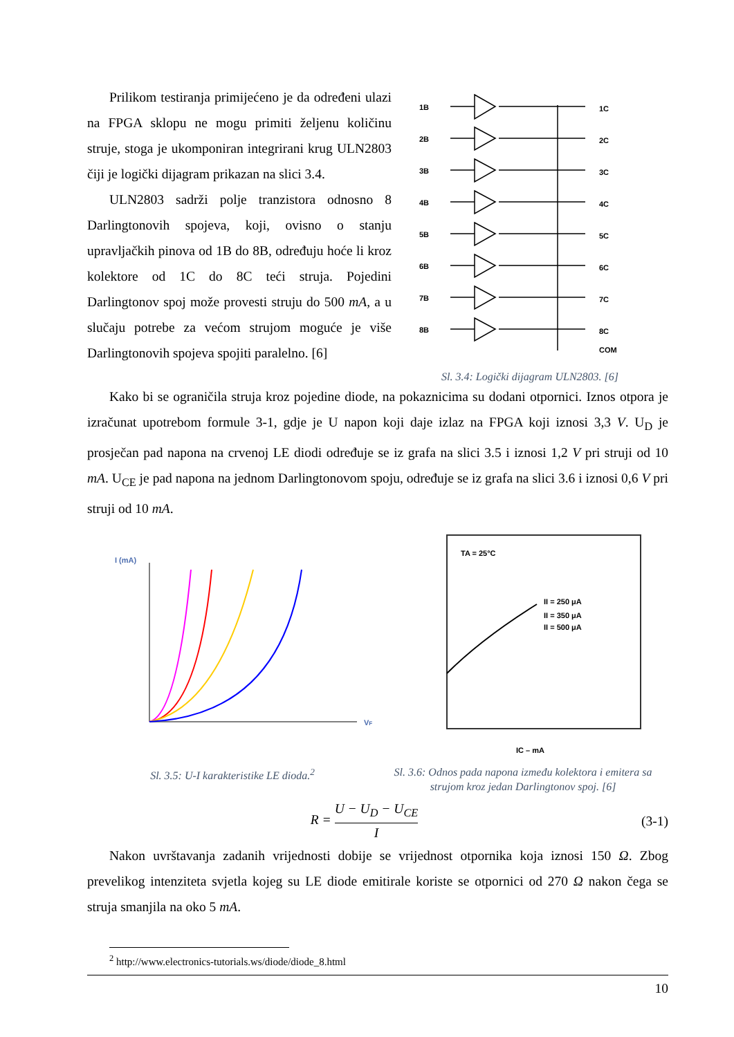Prilikom testiranja primijećeno je da određeni ulazi na FPGA sklopu ne mogu primiti željenu količinu struje, stoga je ukomponiran integrirani krug ULN2803 čiji je logički dijagram prikazan na slici 3.4.
ULN2803 sadrži polje tranzistora odnosno 8 Darlingtonovih spojeva, koji, ovisno o stanju upravljačkih pinova od 1B do 8B, određuju hoće li kroz kolektore od 1C do 8C teći struja. Pojedini Darlingtonov spoj može provesti struju do 500 mA, a u slučaju potrebe za većom strujom moguće je više Darlingtonovih spojeva spojiti paralelno. [6]
1B
2B
3B
4B
5B
6B
7B
8B
1C
2C
3C
4C
5C
6C
7C
8C
COM
Sl. 3.4: Logički dijagram ULN2803. [6]
Kako bi se ograničila struja kroz pojedine diode, na pokaznicima su dodani otpornici. Iznos otpora je izračunat upotrebom formule 3-1, gdje je U napon koji daje izlaz na FPGA koji iznosi 3,3 V. U<sub>D</sub> je prosječan pad napona na crvenoj LE diodi određuje se iz grafa na slici 3.5 i iznosi 1,2 V pri struji od 10 mA. U<sub>CE</sub> je pad napona na jednom Darlingtonovom spoju, određuje se iz grafa na slici 3.6 i iznosi 0,6 V pri struji od 10 mA.
I (mA)
VF
Sl. 3.5: U-I karakteristike LE dioda.<sup>2</sup>
TA = 25°C
II = 250 μA
II = 350 μA
II = 500 μA
IC – mA
Sl. 3.6: Odnos pada napona između kolektora i emitera sa strujom kroz jedan Darlingtonov spoj. [6]
R = U − U<sub>D</sub> − U<sub>CE</sub> I
(3-1)
Nakon uvrštavanja zadanih vrijednosti dobije se vrijednost otpornika koja iznosi 150 Ω. Zbog prevelikog intenziteta svjetla kojeg su LE diode emitirale koriste se otpornici od 270 Ω nakon čega se struja smanjila na oko 5 mA.
<sup>2</sup> http://www.electronics-tutorials.ws/diode/diode_8.html
10